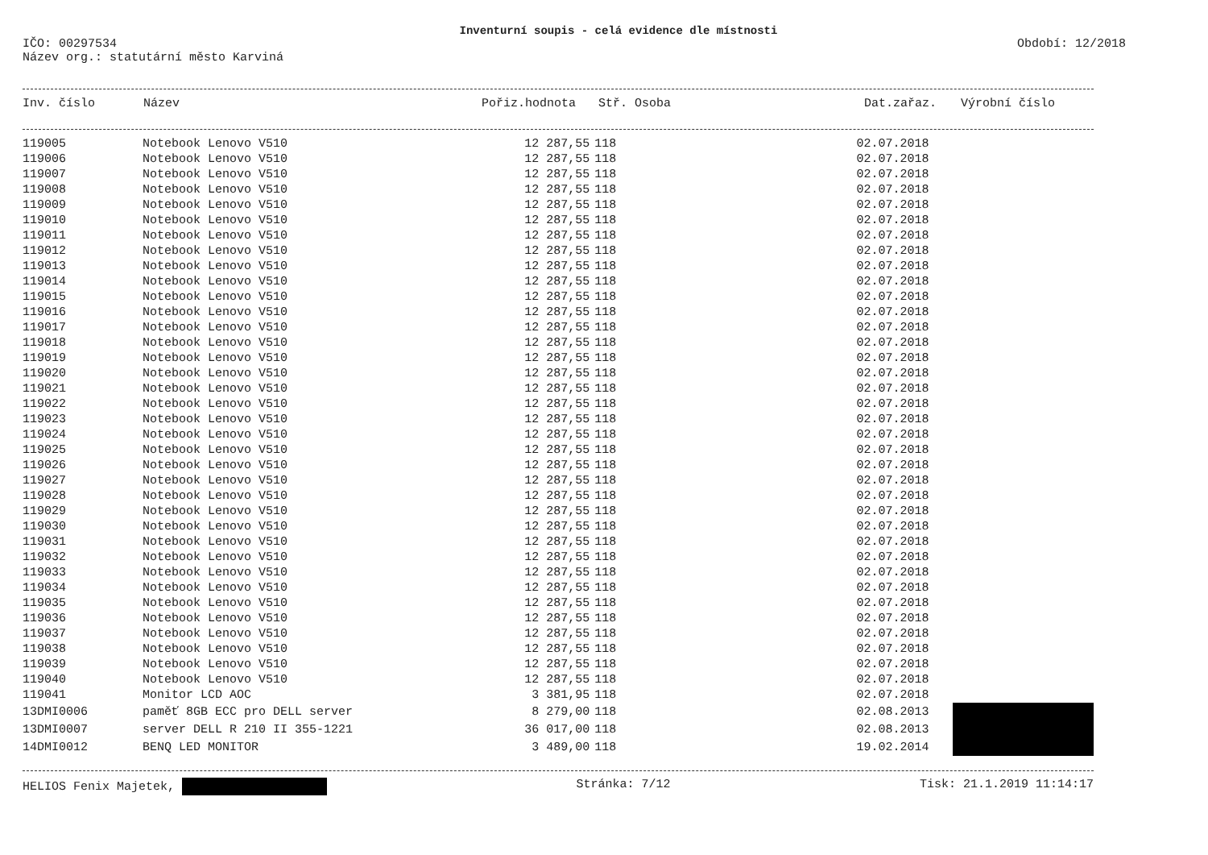Inventurní soupis - celá evidence dle místnosti
IČO: 00297534
Název org.: statutární město Karviná
Období: 12/2018
| Inv. číslo | Název | Pořiz.hodnota | Stř. Osoba | Dat.zařaz. | Výrobní číslo |
| --- | --- | --- | --- | --- | --- |
| 119005 | Notebook Lenovo V510 | 12 287,55 | 118 | 02.07.2018 | |
| 119006 | Notebook Lenovo V510 | 12 287,55 | 118 | 02.07.2018 | |
| 119007 | Notebook Lenovo V510 | 12 287,55 | 118 | 02.07.2018 | |
| 119008 | Notebook Lenovo V510 | 12 287,55 | 118 | 02.07.2018 | |
| 119009 | Notebook Lenovo V510 | 12 287,55 | 118 | 02.07.2018 | |
| 119010 | Notebook Lenovo V510 | 12 287,55 | 118 | 02.07.2018 | |
| 119011 | Notebook Lenovo V510 | 12 287,55 | 118 | 02.07.2018 | |
| 119012 | Notebook Lenovo V510 | 12 287,55 | 118 | 02.07.2018 | |
| 119013 | Notebook Lenovo V510 | 12 287,55 | 118 | 02.07.2018 | |
| 119014 | Notebook Lenovo V510 | 12 287,55 | 118 | 02.07.2018 | |
| 119015 | Notebook Lenovo V510 | 12 287,55 | 118 | 02.07.2018 | |
| 119016 | Notebook Lenovo V510 | 12 287,55 | 118 | 02.07.2018 | |
| 119017 | Notebook Lenovo V510 | 12 287,55 | 118 | 02.07.2018 | |
| 119018 | Notebook Lenovo V510 | 12 287,55 | 118 | 02.07.2018 | |
| 119019 | Notebook Lenovo V510 | 12 287,55 | 118 | 02.07.2018 | |
| 119020 | Notebook Lenovo V510 | 12 287,55 | 118 | 02.07.2018 | |
| 119021 | Notebook Lenovo V510 | 12 287,55 | 118 | 02.07.2018 | |
| 119022 | Notebook Lenovo V510 | 12 287,55 | 118 | 02.07.2018 | |
| 119023 | Notebook Lenovo V510 | 12 287,55 | 118 | 02.07.2018 | |
| 119024 | Notebook Lenovo V510 | 12 287,55 | 118 | 02.07.2018 | |
| 119025 | Notebook Lenovo V510 | 12 287,55 | 118 | 02.07.2018 | |
| 119026 | Notebook Lenovo V510 | 12 287,55 | 118 | 02.07.2018 | |
| 119027 | Notebook Lenovo V510 | 12 287,55 | 118 | 02.07.2018 | |
| 119028 | Notebook Lenovo V510 | 12 287,55 | 118 | 02.07.2018 | |
| 119029 | Notebook Lenovo V510 | 12 287,55 | 118 | 02.07.2018 | |
| 119030 | Notebook Lenovo V510 | 12 287,55 | 118 | 02.07.2018 | |
| 119031 | Notebook Lenovo V510 | 12 287,55 | 118 | 02.07.2018 | |
| 119032 | Notebook Lenovo V510 | 12 287,55 | 118 | 02.07.2018 | |
| 119033 | Notebook Lenovo V510 | 12 287,55 | 118 | 02.07.2018 | |
| 119034 | Notebook Lenovo V510 | 12 287,55 | 118 | 02.07.2018 | |
| 119035 | Notebook Lenovo V510 | 12 287,55 | 118 | 02.07.2018 | |
| 119036 | Notebook Lenovo V510 | 12 287,55 | 118 | 02.07.2018 | |
| 119037 | Notebook Lenovo V510 | 12 287,55 | 118 | 02.07.2018 | |
| 119038 | Notebook Lenovo V510 | 12 287,55 | 118 | 02.07.2018 | |
| 119039 | Notebook Lenovo V510 | 12 287,55 | 118 | 02.07.2018 | |
| 119040 | Notebook Lenovo V510 | 12 287,55 | 118 | 02.07.2018 | |
| 119041 | Monitor LCD AOC | 3 381,95 | 118 | 02.07.2018 | |
| 13DMI0006 | paměť 8GB ECC pro DELL server | 8 279,00 | 118 | 02.08.2013 | |
| 13DMI0007 | server DELL R 210 II 355-1221 | 36 017,00 | 118 | 02.08.2013 | |
| 14DMI0012 | BENQ LED MONITOR | 3 489,00 | 118 | 19.02.2014 | |
HELIOS Fenix Majetek, Stránka: 7/12 Tisk: 21.1.2019 11:14:17